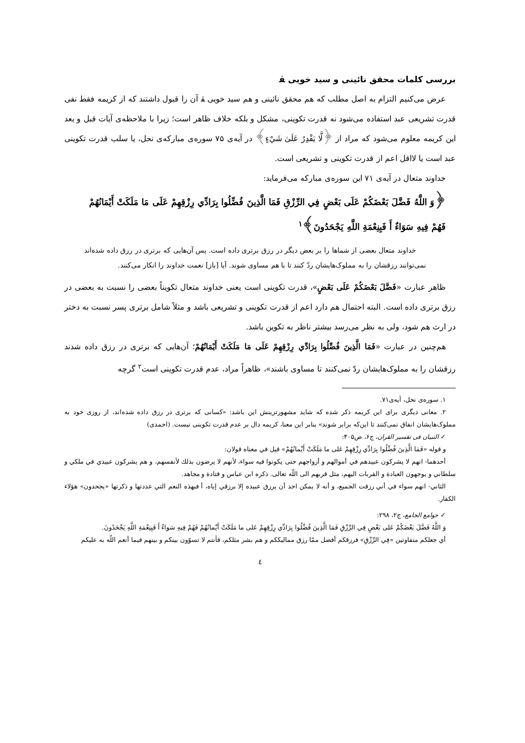بررسی کلمات محقق نائینی و سید خویی ﭭ
عرض می‌کنیم التزام به اصل مطلب که هم محقق نائینی و هم سید خویی ﭭ آن را قبول داشتند که از کریمه فقط نفی قدرت تشریعی عبد استفاده می‌شود نه قدرت تکوینی، مشکل و بلکه خلاف ظاهر است؛ زیرا با ملاحظه‌ی آیات قبل و بعد این کریمه معلوم می‌شود که مراد از ﴿لَّا يَقْدِرُ عَلَىٰ شَيْءٍ﴾ در آیه‌ی ۷۵ سوره‌ی مبارکه‌ی نحل، یا سلب قدرت تکوینی عبد است یا لااقل اعم از قدرت تکوینی و تشریعی است.
خداوند متعال در آیه‌ی ۷۱ این سوره‌ی مبارکه می‌فرماید:
﴿وَ اللَّهُ فَضَّلَ بَعْضَكُمْ عَلَى بَعْضٍ فِي الرِّزْقِ فَمَا الَّذِينَ فُضِّلُوا بِرَادِّي رِزْقِهِمْ عَلَى مَا مَلَكَتْ أَيْمَانُهُمْ فَهُمْ فِيهِ سَوَاءٌ أَ فَبِنِعْمَةِ اللَّهِ يَجْحَدُونَ﴾<sup>۱</sup>
خداوند متعال بعضی از شماها را بر بعض دیگر در رزق برتری داده است. پس آن‌هایی که برتری در رزق داده شده‌اند نمی‌توانند رزقشان را به مملوک‌هایشان ردّ کنند تا با هم مساوی شوند. آیا [باز] نعمت خداوند را انکار می‌کنند.
ظاهر عبارت «فَضَّلَ بَعْضَكُمْ عَلَى بَعْضٍ»، قدرت تکوینی است یعنی خداوند متعال تکویناً بعضی را نسبت به بعضی در رزق برتری داده است. البته احتمال هم دارد اعم از قدرت تکوینی و تشریعی باشد و مثلاً شامل برتری پسر نسبت به دختر در ارث هم شود، ولی به نظر می‌رسد بیشتر ناظر به تکوین باشد.
هم‌چنین در عبارت «فَمَا الَّذِينَ فُضِّلُوا بِرَادِّي رِزْقِهِمْ عَلَى مَا مَلَكَتْ أَيْمَانُهُمْ؛ آن‌هایی که برتری در رزق داده شدند رزقشان را به مملوک‌هایشان ردّ نمی‌کنند تا مساوی باشند»، ظاهراً مراد، عدم قدرت تکوینی است<sup>۲</sup> گرچه
۱. سوره‌ی نحل، آیه‌ی۷۱.
۲. معانی دیگری برای این کریمه ذکر شده که شاید مشهورترینش این باشد: «کسانی که برتری در رزق داده شده‌اند، از روزی خود به مملوک‌هایشان انفاق نمی‌کنند تا این‌که برابر شوند» بنابر این معنا، کریمه دال بر عدم قدرت تکوینی نیست. (احمدی)
✓ التبیان فی تفسیر القران، ج۶، ص۴۰۵:
و قوله «فَمَا الَّذِينَ فُضِّلُوا بِرَادِّي رِزْقِهِمْ عَلى ما مَلَكَتْ أَيْمانُهُمْ» قيل في معناه قولان:
أحدهما- انهم لا يشركون عبيدهم في أموالهم و أزواجهم حتى يكونوا فيه سواء، لأنهم لا يرضون بذلك لأنفسهم، و هم يشركون عبيدي في ملكي و سلطاني و يوجهون العبادة و القربات اليهم، مثل قربهم الى اللّه تعالى. ذكره ابن عباس و قتادة و مجاهد.
الثاني- انهم سواء في أني رزقت الجميع، و أنه لا يمكن احد أن يرزق عبيده إلا برزقي إياه، أ فبهذه النعم التي عددتها و ذكرتها «يجحدون» هؤلاء الكفار.
✓ جوامع الجامع، ج۲، ۲۹۸:
وَ اللَّهُ فَضَّلَ بَعْضَكُمْ عَلى بَعْضٍ فِي الرِّزْقِ فَمَا الَّذِينَ فُضِّلُوا بِرَادِّي رِزْقِهِمْ عَلى ما مَلَكَتْ أَيْمانُهُمْ فَهُمْ فِيهِ سَواءٌ أَ فَبِنِعْمَةِ اللَّهِ يَجْحَدُونَ.
أي جعلكم متفاوتين «فِي الرِّزْقِ» فرزقكم أفضل ممّا رزق مماليككم و هم بشر مثلكم، فأنتم لا تسوّون بينكم و بينهم فيما أنعم اللّه به عليكم
٤